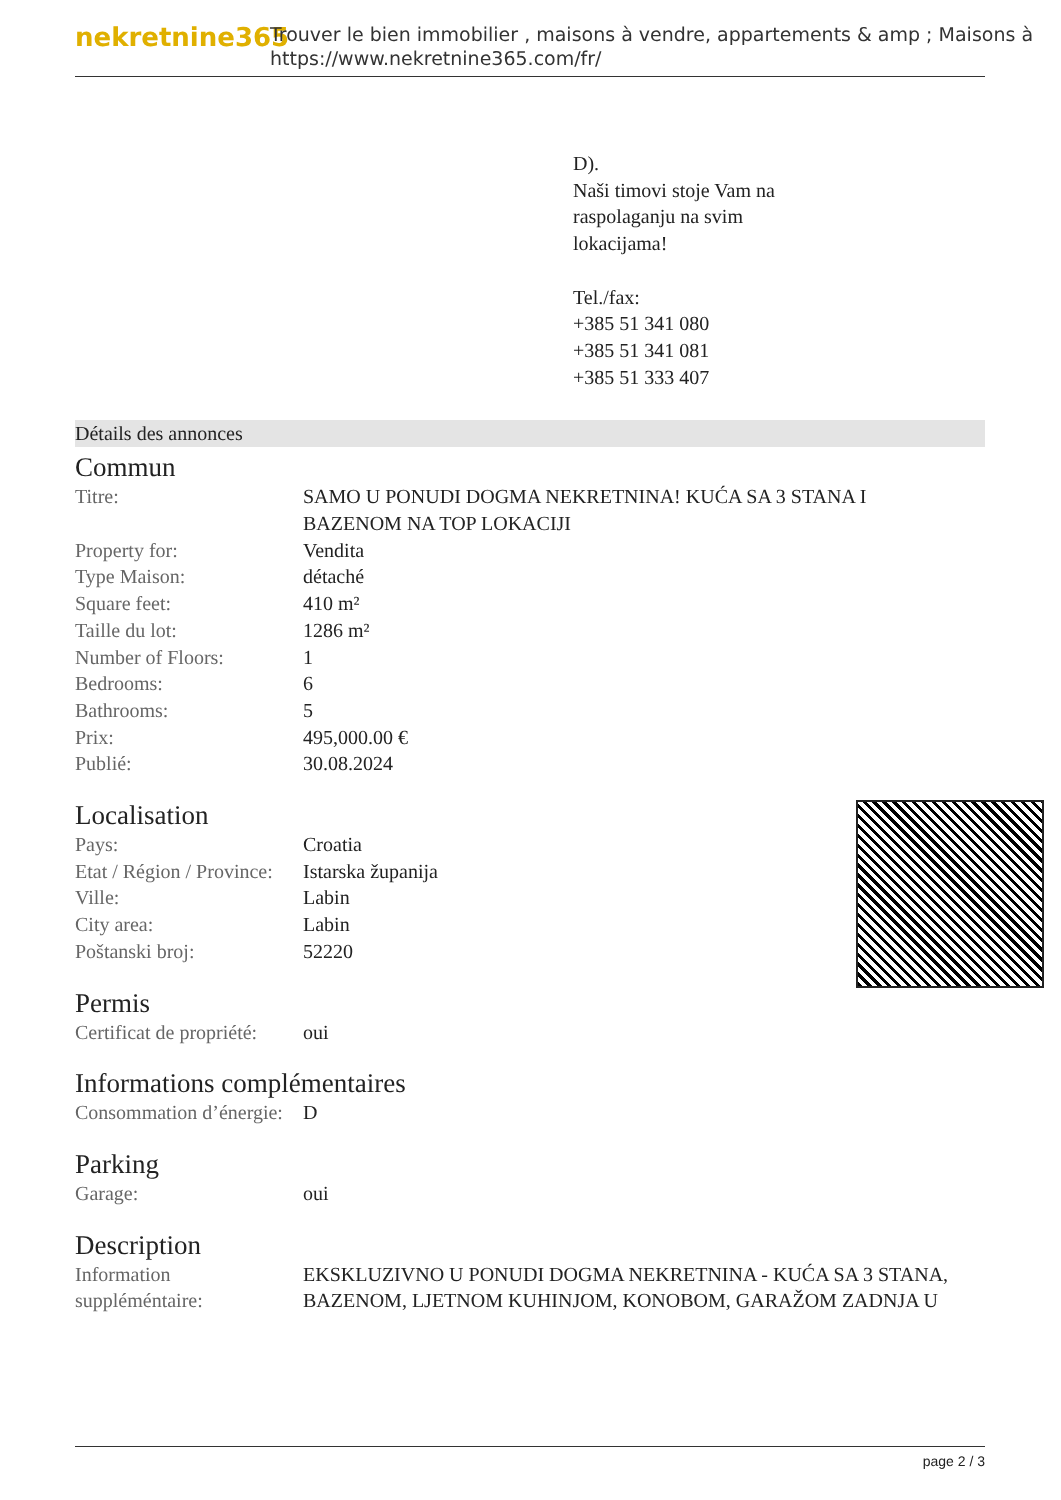nekretnine365
Trouver le bien immobilier , maisons à vendre, appartements & amp ; Maisons à
https://www.nekretnine365.com/fr/
D).
Naši timovi stoje Vam na
raspolaganju na svim
lokacijama!
Tel./fax:
+385 51 341 080
+385 51 341 081
+385 51 333 407
Détails des annonces
Commun
| Titre: | SAMO U PONUDI DOGMA NEKRETNINA! KUĆA SA 3 STANA I BAZENOM NA TOP LOKACIJI |
| Property for: | Vendita |
| Type Maison: | détaché |
| Square feet: | 410 m² |
| Taille du lot: | 1286 m² |
| Number of Floors: | 1 |
| Bedrooms: | 6 |
| Bathrooms: | 5 |
| Prix: | 495,000.00 € |
| Publié: | 30.08.2024 |
Localisation
| Pays: | Croatia |
| Etat / Région / Province: | Istarska županija |
| Ville: | Labin |
| City area: | Labin |
| Poštanski broj: | 52220 |
Permis
| Certificat de propriété: | oui |
Informations complémentaires
| Consommation d’énergie: | D |
Parking
| Garage: | oui |
Description
| Information suppléméntaire: | EKSKLUZIVNO U PONUDI DOGMA NEKRETNINA - KUĆA SA 3 STANA, BAZENOM, LJETNOM KUHINJOM, KONOBOM, GARAŽOM ZADNJA U |
page 2 / 3